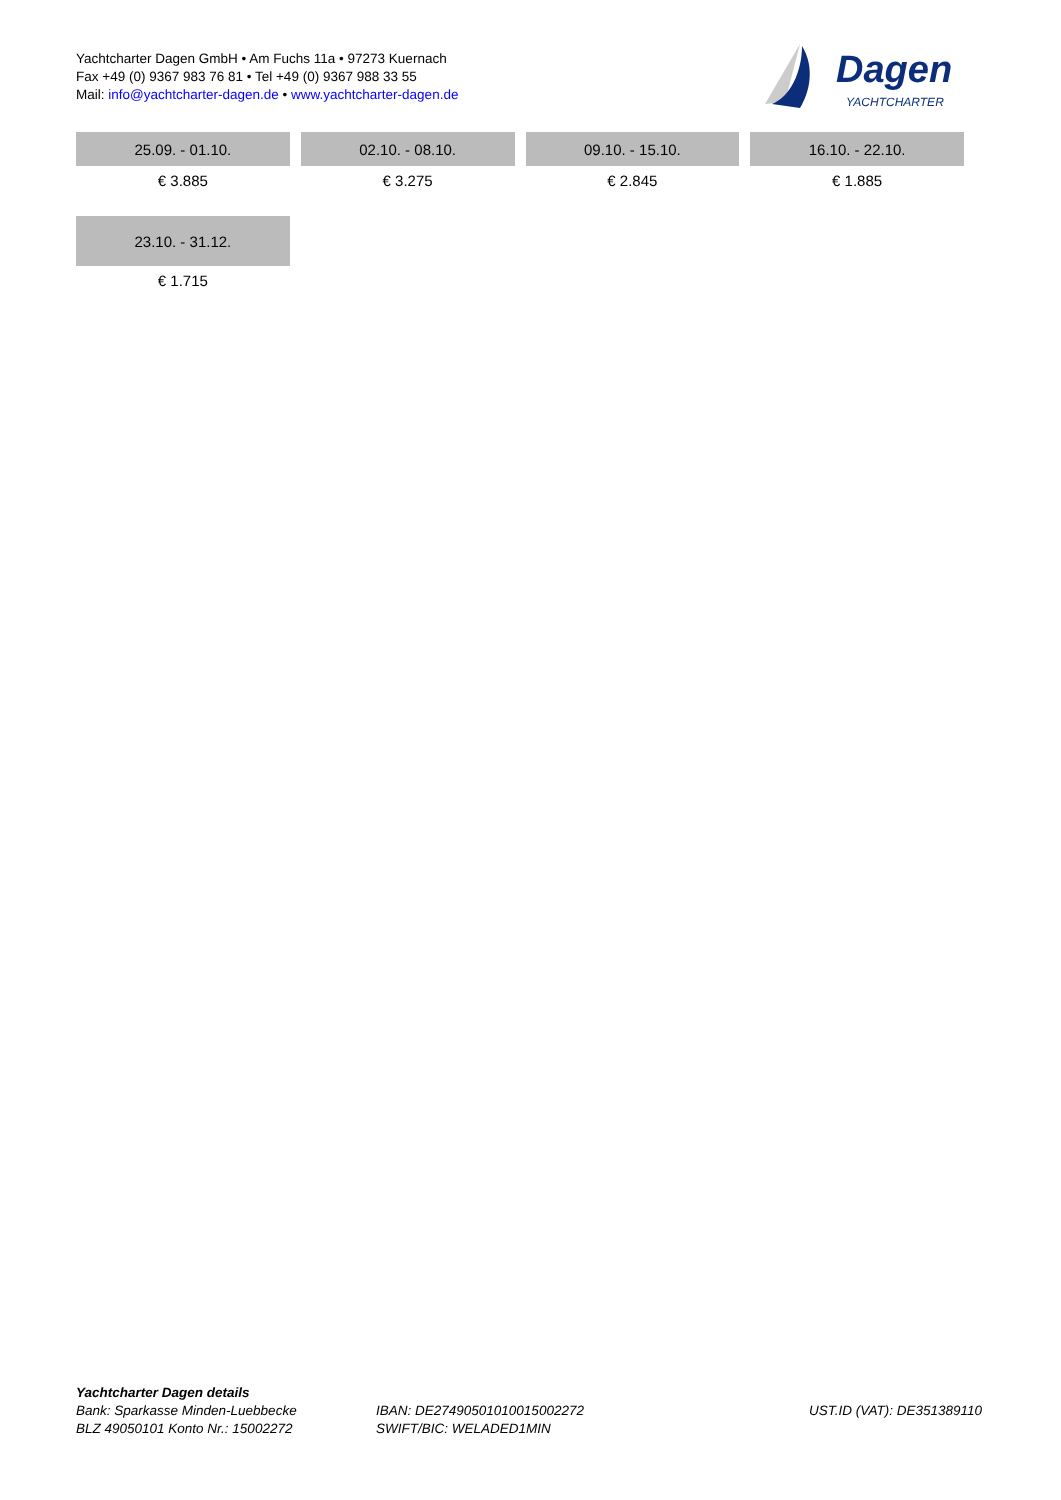Yachtcharter Dagen GmbH • Am Fuchs 11a • 97273 Kuernach
Fax +49 (0) 9367 983 76 81 • Tel +49 (0) 9367 988 33 55
Mail: info@yachtcharter-dagen.de • www.yachtcharter-dagen.de
Dagen
YACHTCHARTER
| 25.09. - 01.10. | 02.10. - 08.10. | 09.10. - 15.10. | 16.10. - 22.10. |
| --- | --- | --- | --- |
| € 3.885 | € 3.275 | € 2.845 | € 1.885 |
| 23.10. - 31.12. | | | |
| € 1.715 | | | |
Yachtcharter Dagen details
Bank: Sparkasse Minden-Luebbecke
BLZ 49050101 Konto Nr.: 15002272
IBAN: DE27490501010015002272
SWIFT/BIC: WELADED1MIN
UST.ID (VAT): DE351389110